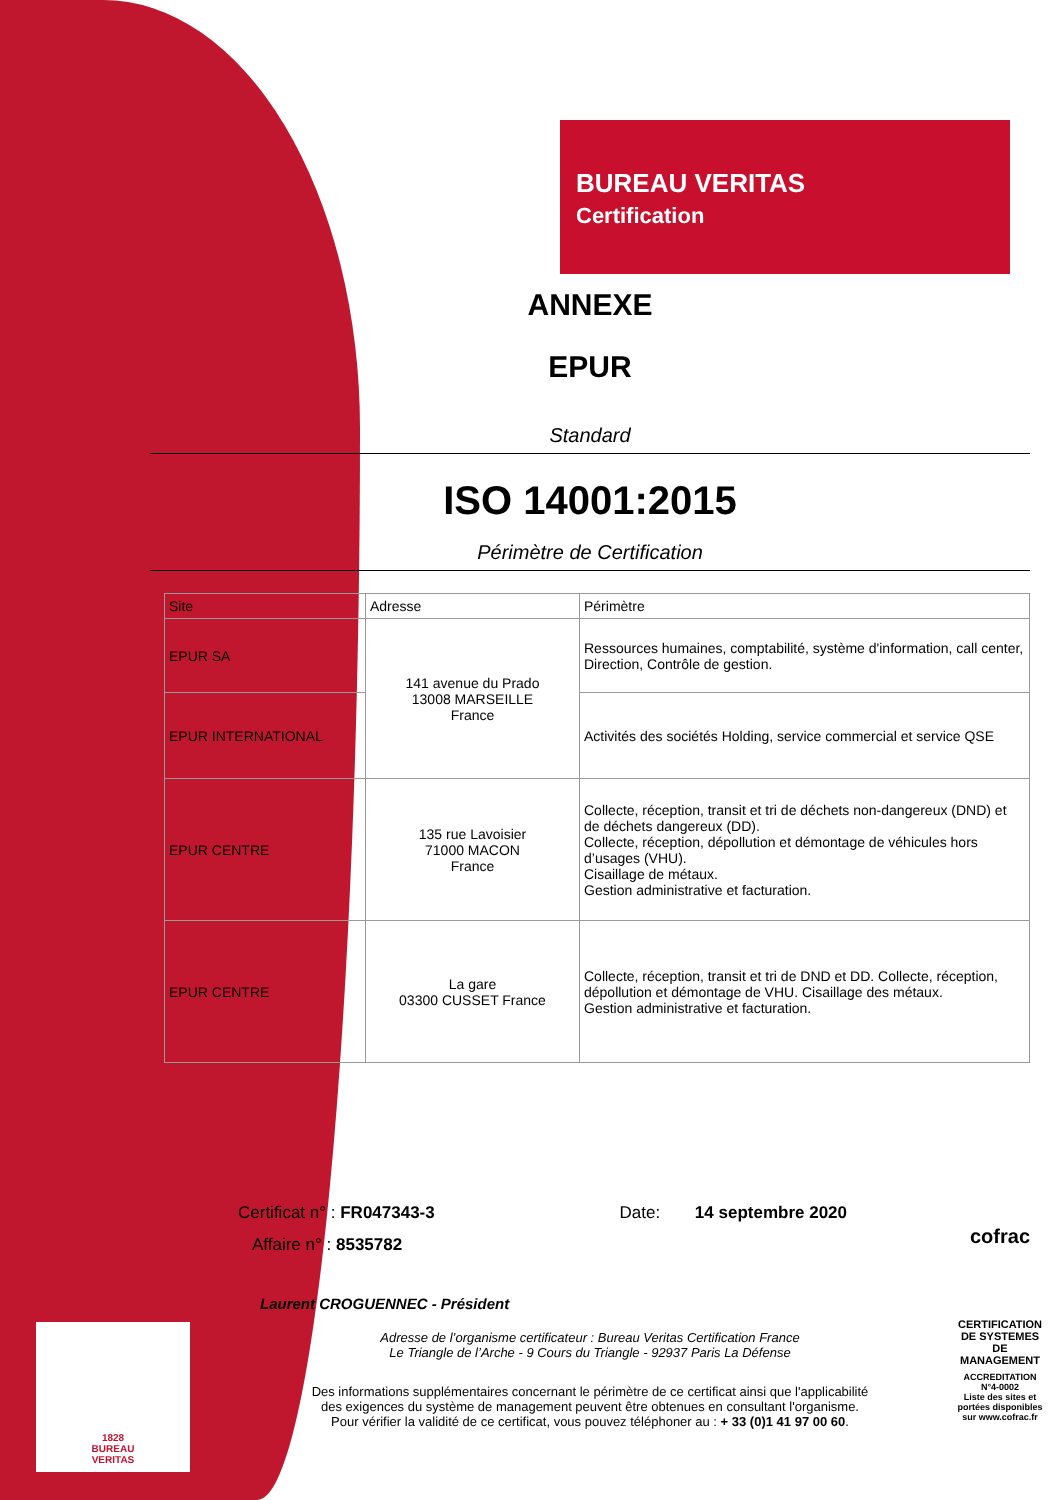BUREAU VERITAS
Certification
ANNEXE
EPUR
Standard
ISO 14001:2015
Périmètre de Certification
| Site | Adresse | Périmètre |
| --- | --- | --- |
| EPUR SA | 141 avenue du Prado 13008 MARSEILLE France | Ressources humaines, comptabilité, système d'information, call center, Direction, Contrôle de gestion. |
| EPUR INTERNATIONAL | | Activités des sociétés Holding, service commercial et service QSE |
| EPUR CENTRE | 135 rue Lavoisier 71000 MACON France | Collecte, réception, transit et tri de déchets non-dangereux (DND) et de déchets dangereux (DD). Collecte, réception, dépollution et démontage de véhicules hors d’usages (VHU). Cisaillage de métaux. Gestion administrative et facturation. |
| EPUR CENTRE | La gare 03300 CUSSET France | Collecte, réception, transit et tri de DND et DD. Collecte, réception, dépollution et démontage de VHU. Cisaillage des métaux. Gestion administrative et facturation. |
Certificat n° : FR047343-3 Date: 14 septembre 2020
Affaire n° : 8535782
Laurent CROGUENNEC - Président
Adresse de l’organisme certificateur : Bureau Veritas Certification France
Le Triangle de l’Arche - 9 Cours du Triangle - 92937 Paris La Défense
Des informations supplémentaires concernant le périmètre de ce certificat ainsi que l'applicabilité
des exigences du système de management peuvent être obtenues en consultant l'organisme.
Pour vérifier la validité de ce certificat, vous pouvez téléphoner au : + 33 (0)1 41 97 00 60.
cofrac
CERTIFICATION DE SYSTEMES DE MANAGEMENT
ACCREDITATION N°4-0002
Liste des sites et portées disponibles sur www.cofrac.fr
1828
BUREAU
VERITAS